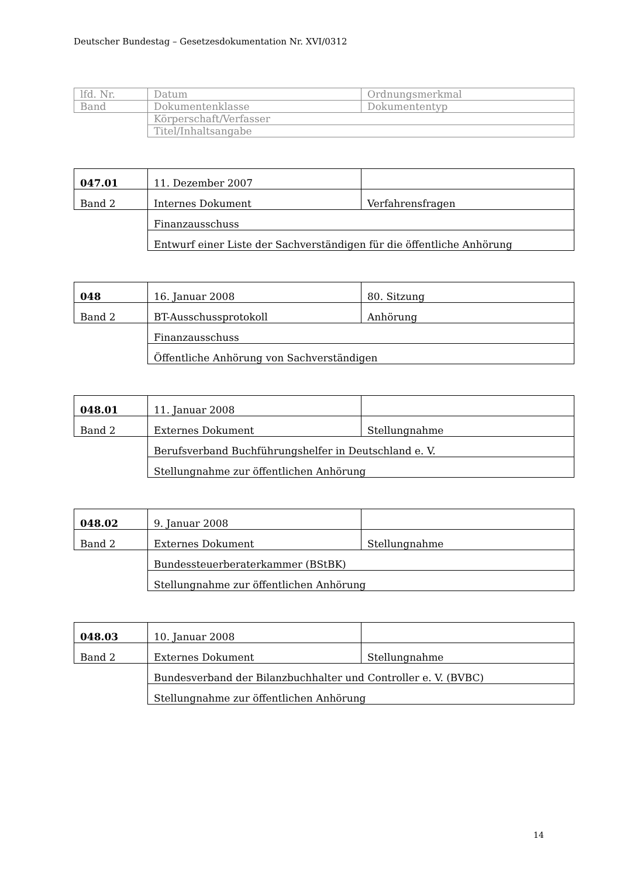Deutscher Bundestag – Gesetzesdokumentation Nr. XVI/0312
| lfd. Nr. | Datum | Ordnungsmerkmal |
| Band | Dokumentenklasse | Dokumententyp |
| | Körperschaft/Verfasser | |
| | Titel/Inhaltsangabe | |
| 047.01 | 11. Dezember 2007 | |
| Band 2 | Internes Dokument | Verfahrensfragen |
| | Finanzausschuss | |
| | Entwurf einer Liste der Sachverständigen für die öffentliche Anhörung | |
| 048 | 16. Januar 2008 | 80. Sitzung |
| Band 2 | BT-Ausschussprotokoll | Anhörung |
| | Finanzausschuss | |
| | Öffentliche Anhörung von Sachverständigen | |
| 048.01 | 11. Januar 2008 | |
| Band 2 | Externes Dokument | Stellungnahme |
| | Berufsverband Buchführungshelfer in Deutschland e. V. | |
| | Stellungnahme zur öffentlichen Anhörung | |
| 048.02 | 9. Januar 2008 | |
| Band 2 | Externes Dokument | Stellungnahme |
| | Bundessteuerberaterkammer (BStBK) | |
| | Stellungnahme zur öffentlichen Anhörung | |
| 048.03 | 10. Januar 2008 | |
| Band 2 | Externes Dokument | Stellungnahme |
| | Bundesverband der Bilanzbuchhalter und Controller e. V. (BVBC) | |
| | Stellungnahme zur öffentlichen Anhörung | |
14